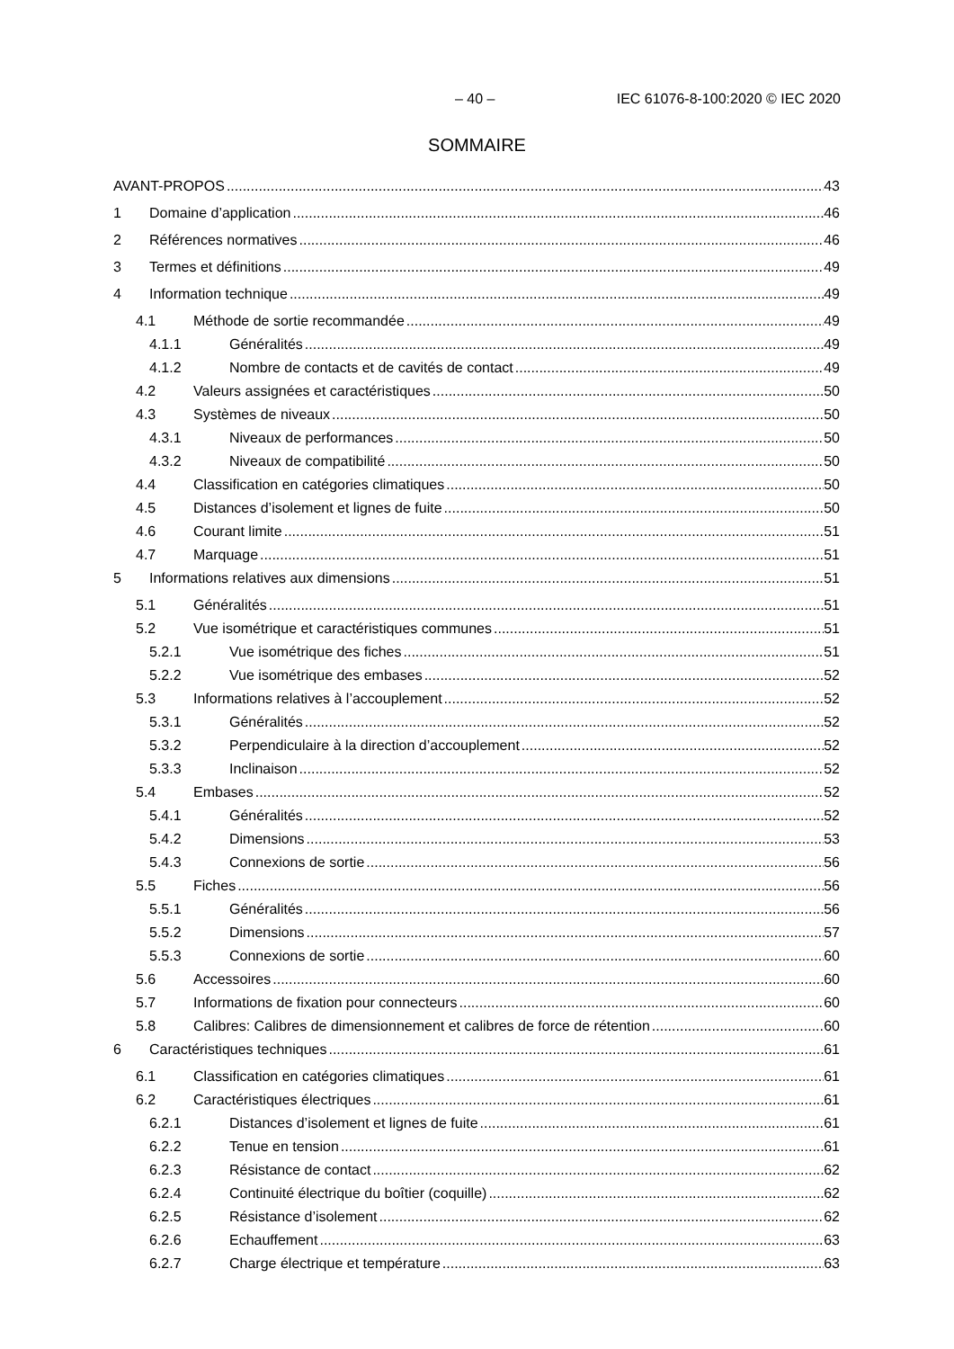– 40 – IEC 61076-8-100:2020 © IEC 2020
SOMMAIRE
AVANT-PROPOS 43
1 Domaine d’application 46
2 Références normatives 46
3 Termes et définitions 49
4 Information technique 49
4.1 Méthode de sortie recommandée 49
4.1.1 Généralités 49
4.1.2 Nombre de contacts et de cavités de contact 49
4.2 Valeurs assignées et caractéristiques 50
4.3 Systèmes de niveaux 50
4.3.1 Niveaux de performances 50
4.3.2 Niveaux de compatibilité 50
4.4 Classification en catégories climatiques 50
4.5 Distances d’isolement et lignes de fuite 50
4.6 Courant limite 51
4.7 Marquage 51
5 Informations relatives aux dimensions 51
5.1 Généralités 51
5.2 Vue isométrique et caractéristiques communes 51
5.2.1 Vue isométrique des fiches 51
5.2.2 Vue isométrique des embases 52
5.3 Informations relatives à l’accouplement 52
5.3.1 Généralités 52
5.3.2 Perpendiculaire à la direction d’accouplement 52
5.3.3 Inclinaison 52
5.4 Embases 52
5.4.1 Généralités 52
5.4.2 Dimensions 53
5.4.3 Connexions de sortie 56
5.5 Fiches 56
5.5.1 Généralités 56
5.5.2 Dimensions 57
5.5.3 Connexions de sortie 60
5.6 Accessoires 60
5.7 Informations de fixation pour connecteurs 60
5.8 Calibres: Calibres de dimensionnement et calibres de force de rétention 60
6 Caractéristiques techniques 61
6.1 Classification en catégories climatiques 61
6.2 Caractéristiques électriques 61
6.2.1 Distances d’isolement et lignes de fuite 61
6.2.2 Tenue en tension 61
6.2.3 Résistance de contact 62
6.2.4 Continuité électrique du boîtier (coquille) 62
6.2.5 Résistance d’isolement 62
6.2.6 Echauffement 63
6.2.7 Charge électrique et température 63